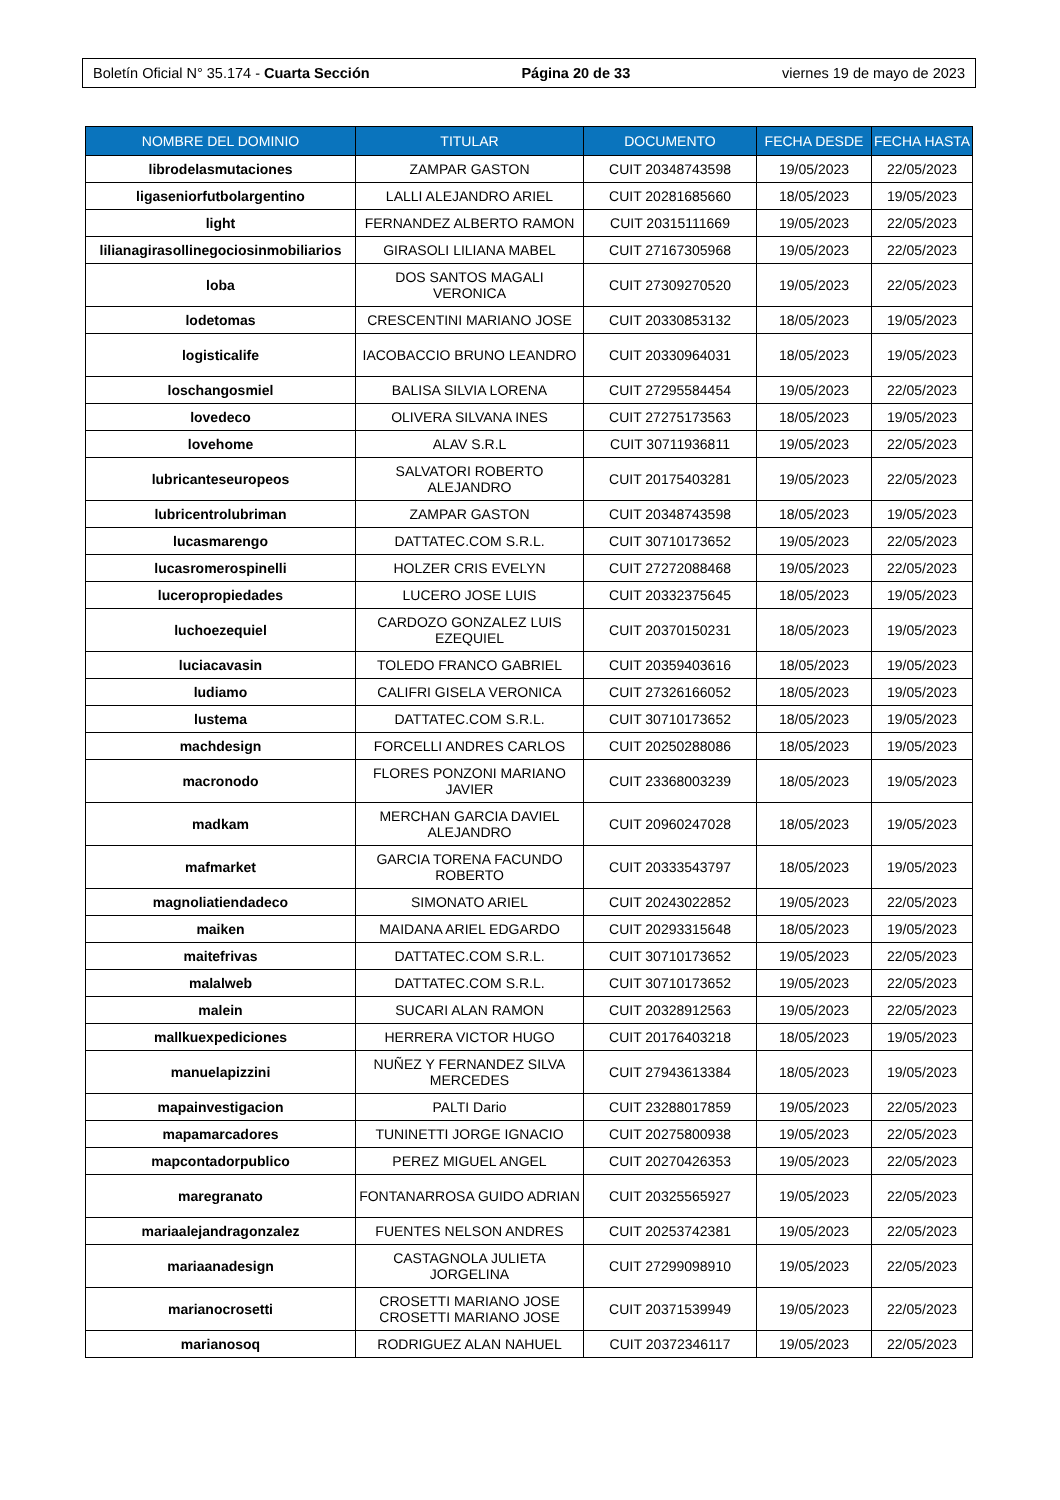Boletín Oficial N° 35.174 - Cuarta Sección Página 20 de 33 viernes 19 de mayo de 2023
| NOMBRE DEL DOMINIO | TITULAR | DOCUMENTO | FECHA DESDE | FECHA HASTA |
| --- | --- | --- | --- | --- |
| librodelasmutaciones | ZAMPAR GASTON | CUIT 20348743598 | 19/05/2023 | 22/05/2023 |
| ligaseniorfutbolargentino | LALLI ALEJANDRO ARIEL | CUIT 20281685660 | 18/05/2023 | 19/05/2023 |
| light | FERNANDEZ ALBERTO RAMON | CUIT 20315111669 | 19/05/2023 | 22/05/2023 |
| lilianagirasollinegociosinmobiliarios | GIRASOLI LILIANA MABEL | CUIT 27167305968 | 19/05/2023 | 22/05/2023 |
| loba | DOS SANTOS MAGALI VERONICA | CUIT 27309270520 | 19/05/2023 | 22/05/2023 |
| lodetomas | CRESCENTINI MARIANO JOSE | CUIT 20330853132 | 18/05/2023 | 19/05/2023 |
| logisticalife | IACOBACCIO BRUNO LEANDRO | CUIT 20330964031 | 18/05/2023 | 19/05/2023 |
| loschangosmiel | BALISA SILVIA LORENA | CUIT 27295584454 | 19/05/2023 | 22/05/2023 |
| lovedeco | OLIVERA SILVANA INES | CUIT 27275173563 | 18/05/2023 | 19/05/2023 |
| lovehome | ALAV S.R.L | CUIT 30711936811 | 19/05/2023 | 22/05/2023 |
| lubricanteseuropeos | SALVATORI ROBERTO ALEJANDRO | CUIT 20175403281 | 19/05/2023 | 22/05/2023 |
| lubricentrolubriman | ZAMPAR GASTON | CUIT 20348743598 | 18/05/2023 | 19/05/2023 |
| lucasmarengo | DATTATEC.COM S.R.L. | CUIT 30710173652 | 19/05/2023 | 22/05/2023 |
| lucasromerospinelli | HOLZER CRIS EVELYN | CUIT 27272088468 | 19/05/2023 | 22/05/2023 |
| luceropropiedades | LUCERO JOSE LUIS | CUIT 20332375645 | 18/05/2023 | 19/05/2023 |
| luchoezequiel | CARDOZO GONZALEZ LUIS EZEQUIEL | CUIT 20370150231 | 18/05/2023 | 19/05/2023 |
| luciacavasin | TOLEDO FRANCO GABRIEL | CUIT 20359403616 | 18/05/2023 | 19/05/2023 |
| ludiamo | CALIFRI GISELA VERONICA | CUIT 27326166052 | 18/05/2023 | 19/05/2023 |
| lustema | DATTATEC.COM S.R.L. | CUIT 30710173652 | 18/05/2023 | 19/05/2023 |
| machdesign | FORCELLI ANDRES CARLOS | CUIT 20250288086 | 18/05/2023 | 19/05/2023 |
| macronodo | FLORES PONZONI MARIANO JAVIER | CUIT 23368003239 | 18/05/2023 | 19/05/2023 |
| madkam | MERCHAN GARCIA DAVIEL ALEJANDRO | CUIT 20960247028 | 18/05/2023 | 19/05/2023 |
| mafmarket | GARCIA TORENA FACUNDO ROBERTO | CUIT 20333543797 | 18/05/2023 | 19/05/2023 |
| magnoliatiendadeco | SIMONATO ARIEL | CUIT 20243022852 | 19/05/2023 | 22/05/2023 |
| maiken | MAIDANA ARIEL EDGARDO | CUIT 20293315648 | 18/05/2023 | 19/05/2023 |
| maitefrivas | DATTATEC.COM S.R.L. | CUIT 30710173652 | 19/05/2023 | 22/05/2023 |
| malalweb | DATTATEC.COM S.R.L. | CUIT 30710173652 | 19/05/2023 | 22/05/2023 |
| malein | SUCARI ALAN RAMON | CUIT 20328912563 | 19/05/2023 | 22/05/2023 |
| mallkuexpediciones | HERRERA VICTOR HUGO | CUIT 20176403218 | 18/05/2023 | 19/05/2023 |
| manuelapizzini | NUÑEZ Y FERNANDEZ SILVA MERCEDES | CUIT 27943613384 | 18/05/2023 | 19/05/2023 |
| mapainvestigacion | PALTI Dario | CUIT 23288017859 | 19/05/2023 | 22/05/2023 |
| mapamarcadores | TUNINETTI JORGE IGNACIO | CUIT 20275800938 | 19/05/2023 | 22/05/2023 |
| mapcontadorpublico | PEREZ MIGUEL ANGEL | CUIT 20270426353 | 19/05/2023 | 22/05/2023 |
| maregranato | FONTANARROSA GUIDO ADRIAN | CUIT 20325565927 | 19/05/2023 | 22/05/2023 |
| mariaalejandragonzalez | FUENTES NELSON ANDRES | CUIT 20253742381 | 19/05/2023 | 22/05/2023 |
| mariaanadesign | CASTAGNOLA JULIETA JORGELINA | CUIT 27299098910 | 19/05/2023 | 22/05/2023 |
| marianocrosetti | CROSETTI MARIANO JOSE CROSETTI MARIANO JOSE | CUIT 20371539949 | 19/05/2023 | 22/05/2023 |
| marianosoq | RODRIGUEZ ALAN NAHUEL | CUIT 20372346117 | 19/05/2023 | 22/05/2023 |